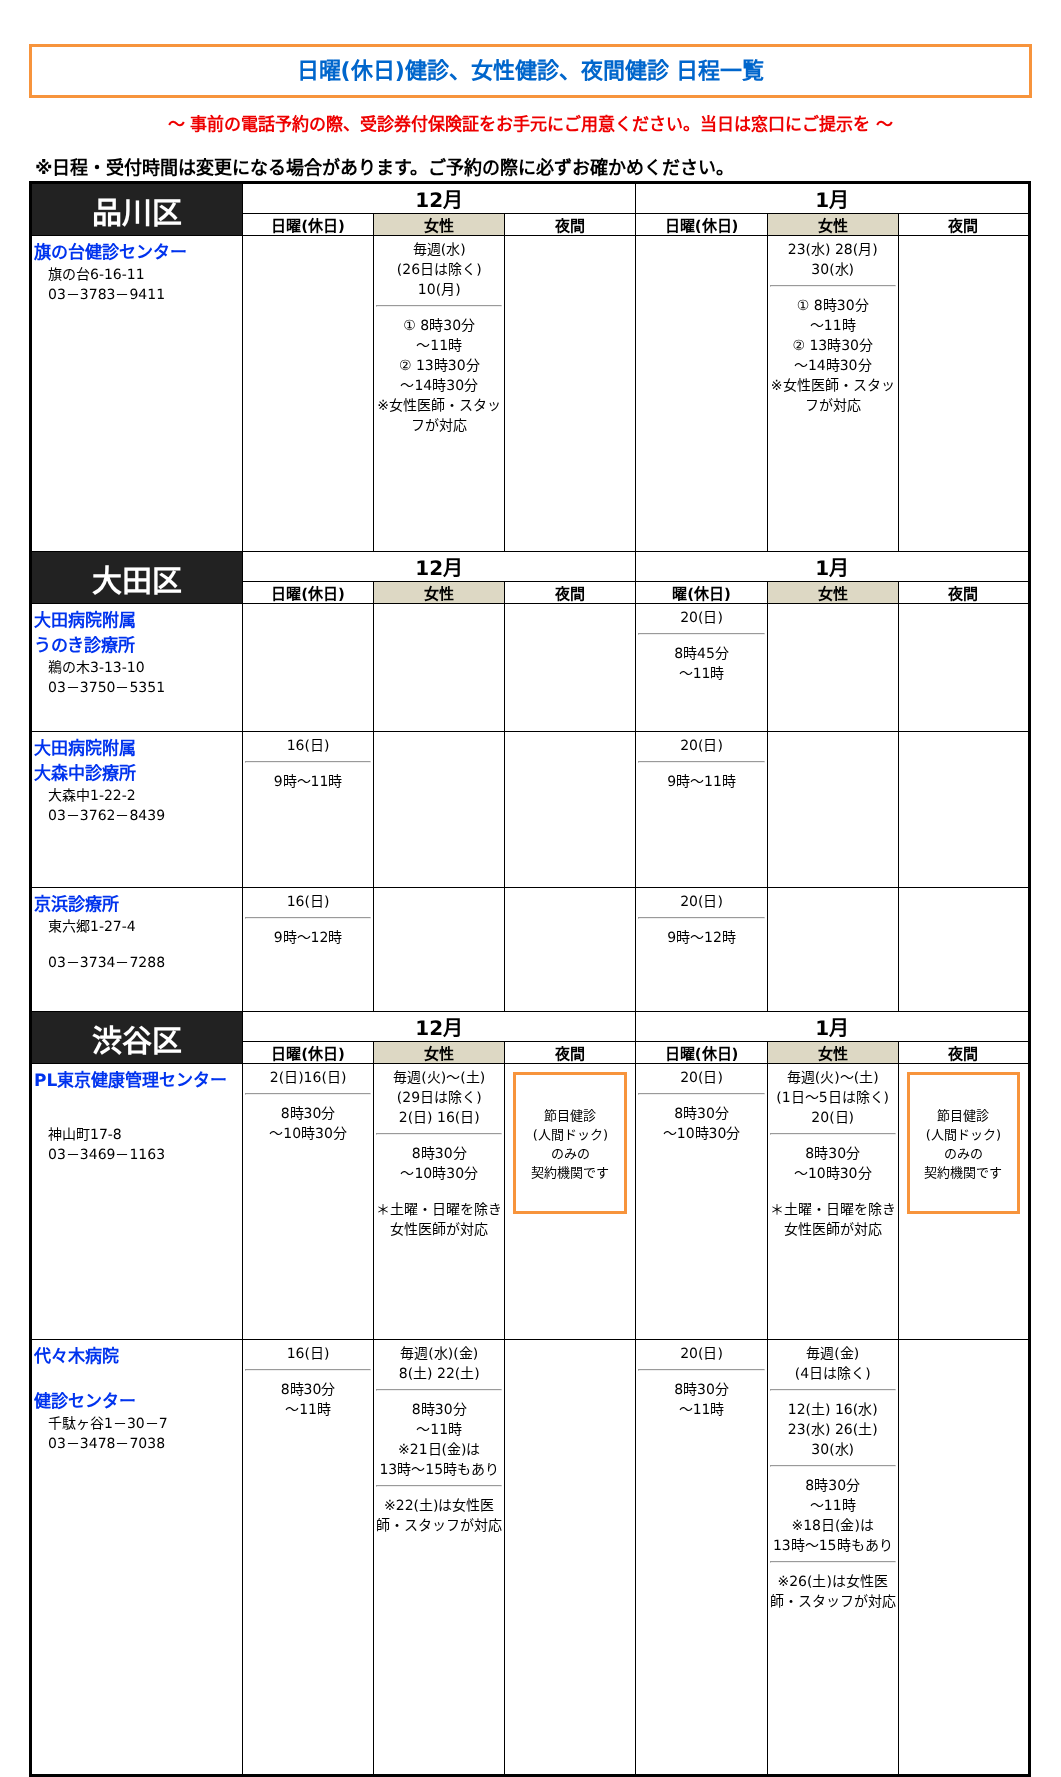日曜(休日)健診、女性健診、夜間健診 日程一覧
～ 事前の電話予約の際、受診券付保険証をお手元にご用意ください。当日は窓口にご提示を ～
※日程・受付時間は変更になる場合があります。ご予約の際に必ずお確かめください。
| 品川区 | 12月 | | | 1月 | | |
| --- | --- | --- | --- | --- | --- | --- |
| | 日曜(休日) | 女性 | 夜間 | 日曜(休日) | 女性 | 夜間 |
| 旗の台健診センター 旗の台6-16-11 03－3783－9411 | | 毎週(水) (26日は除く) 10(月) ① 8時30分 ～11時 ② 13時30分 ～14時30分 ※女性医師・スタッフが対応 | | | 23(水) 28(月) 30(水) ① 8時30分 ～11時 ② 13時30分 ～14時30分 ※女性医師・スタッフが対応 | |
| 大田区 | 12月 | | | 1月 | | |
| | 日曜(休日) | 女性 | 夜間 | 曜(休日) | 女性 | 夜間 |
| 大田病院附属 うのき診療所 鵜の木3-13-10 03－3750－5351 | | | | 20(日) 8時45分 ～11時 | | |
| 大田病院附属 大森中診療所 大森中1-22-2 03－3762－8439 | 16(日) 9時～11時 | | | 20(日) 9時～11時 | | |
| 京浜診療所 東六郷1-27-4 03－3734－7288 | 16(日) 9時～12時 | | | 20(日) 9時～12時 | | |
| 渋谷区 | 12月 | | | 1月 | | |
| | 日曜(休日) | 女性 | 夜間 | 日曜(休日) | 女性 | 夜間 |
| PL東京健康管理センター 神山町17-8 03－3469－1163 | 2(日)16(日) 8時30分 ～10時30分 | 毎週(火)～(土) (29日は除く) 2(日) 16(日) 8時30分 ～10時30分 ＊土曜・日曜を除き女性医師が対応 | 節目健診 (人間ドック) のみの 契約機関です | 20(日) 8時30分 ～10時30分 | 毎週(火)～(土) (1日～5日は除く) 20(日) 8時30分 ～10時30分 ＊土曜・日曜を除き女性医師が対応 | 節目健診 (人間ドック) のみの 契約機関です |
| 代々木病院 健診センター 千駄ヶ谷1－30－7 03－3478－7038 | 16(日) 8時30分 ～11時 | 毎週(水)(金) 8(土) 22(土) 8時30分 ～11時 ※21日(金)は 13時～15時もあり ※22(土)は女性医師・スタッフが対応 | | 20(日) 8時30分 ～11時 | 毎週(金) (4日は除く) 12(土) 16(水) 23(水) 26(土) 30(水) 8時30分 ～11時 ※18日(金)は 13時～15時もあり ※26(土)は女性医師・スタッフが対応 | |